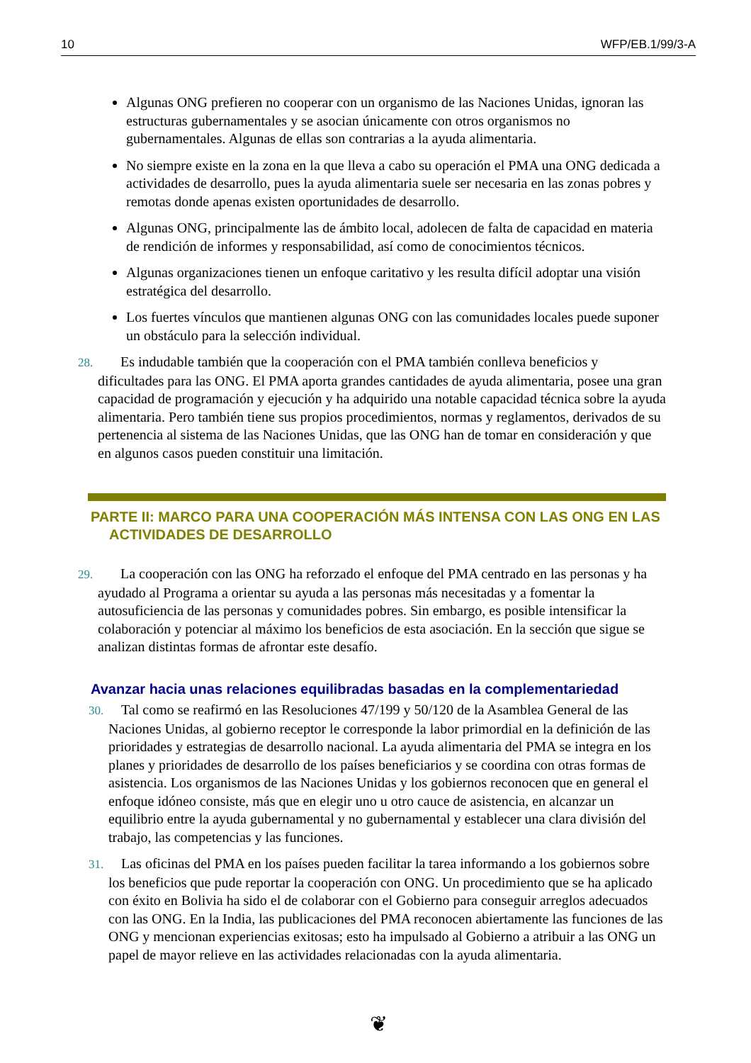10 WFP/EB.1/99/3-A
Algunas ONG prefieren no cooperar con un organismo de las Naciones Unidas, ignoran las estructuras gubernamentales y se asocian únicamente con otros organismos no gubernamentales. Algunas de ellas son contrarias a la ayuda alimentaria.
No siempre existe en la zona en la que lleva a cabo su operación el PMA una ONG dedicada a actividades de desarrollo, pues la ayuda alimentaria suele ser necesaria en las zonas pobres y remotas donde apenas existen oportunidades de desarrollo.
Algunas ONG, principalmente las de ámbito local, adolecen de falta de capacidad en materia de rendición de informes y responsabilidad, así como de conocimientos técnicos.
Algunas organizaciones tienen un enfoque caritativo y les resulta difícil adoptar una visión estratégica del desarrollo.
Los fuertes vínculos que mantienen algunas ONG con las comunidades locales puede suponer un obstáculo para la selección individual.
28. Es indudable también que la cooperación con el PMA también conlleva beneficios y dificultades para las ONG. El PMA aporta grandes cantidades de ayuda alimentaria, posee una gran capacidad de programación y ejecución y ha adquirido una notable capacidad técnica sobre la ayuda alimentaria. Pero también tiene sus propios procedimientos, normas y reglamentos, derivados de su pertenencia al sistema de las Naciones Unidas, que las ONG han de tomar en consideración y que en algunos casos pueden constituir una limitación.
PARTE II: MARCO PARA UNA COOPERACIÓN MÁS INTENSA CON LAS ONG EN LAS ACTIVIDADES DE DESARROLLO
29. La cooperación con las ONG ha reforzado el enfoque del PMA centrado en las personas y ha ayudado al Programa a orientar su ayuda a las personas más necesitadas y a fomentar la autosuficiencia de las personas y comunidades pobres. Sin embargo, es posible intensificar la colaboración y potenciar al máximo los beneficios de esta asociación. En la sección que sigue se analizan distintas formas de afrontar este desafío.
Avanzar hacia unas relaciones equilibradas basadas en la complementariedad
30. Tal como se reafirmó en las Resoluciones 47/199 y 50/120 de la Asamblea General de las Naciones Unidas, al gobierno receptor le corresponde la labor primordial en la definición de las prioridades y estrategias de desarrollo nacional. La ayuda alimentaria del PMA se integra en los planes y prioridades de desarrollo de los países beneficiarios y se coordina con otras formas de asistencia. Los organismos de las Naciones Unidas y los gobiernos reconocen que en general el enfoque idóneo consiste, más que en elegir uno u otro cauce de asistencia, en alcanzar un equilibrio entre la ayuda gubernamental y no gubernamental y establecer una clara división del trabajo, las competencias y las funciones.
31. Las oficinas del PMA en los países pueden facilitar la tarea informando a los gobiernos sobre los beneficios que pude reportar la cooperación con ONG. Un procedimiento que se ha aplicado con éxito en Bolivia ha sido el de colaborar con el Gobierno para conseguir arreglos adecuados con las ONG. En la India, las publicaciones del PMA reconocen abiertamente las funciones de las ONG y mencionan experiencias exitosas; esto ha impulsado al Gobierno a atribuir a las ONG un papel de mayor relieve en las actividades relacionadas con la ayuda alimentaria.
❦